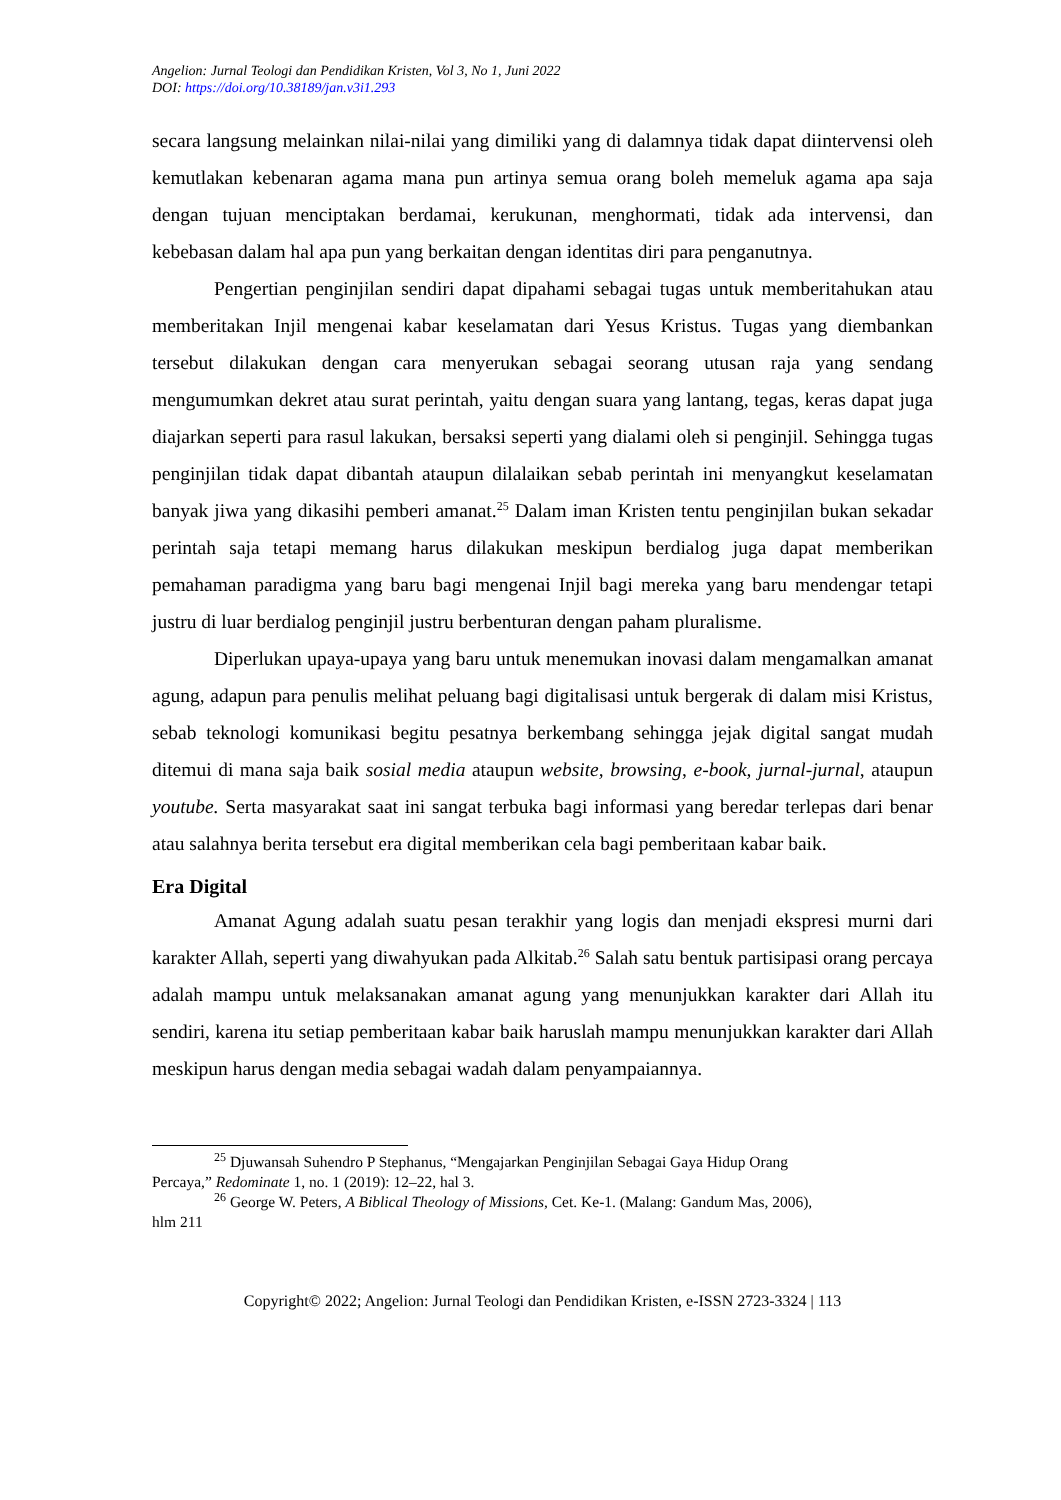Angelion: Jurnal Teologi dan Pendidikan Kristen, Vol 3, No 1, Juni 2022
DOI: https://doi.org/10.38189/jan.v3i1.293
secara langsung melainkan nilai-nilai yang dimiliki yang di dalamnya tidak dapat diintervensi oleh kemutlakan kebenaran agama mana pun artinya semua orang boleh memeluk agama apa saja dengan tujuan menciptakan berdamai, kerukunan, menghormati, tidak ada intervensi, dan kebebasan dalam hal apa pun yang berkaitan dengan identitas diri para penganutnya.
Pengertian penginjilan sendiri dapat dipahami sebagai tugas untuk memberitahukan atau memberitakan Injil mengenai kabar keselamatan dari Yesus Kristus. Tugas yang diembankan tersebut dilakukan dengan cara menyerukan sebagai seorang utusan raja yang sendang mengumumkan dekret atau surat perintah, yaitu dengan suara yang lantang, tegas, keras dapat juga diajarkan seperti para rasul lakukan, bersaksi seperti yang dialami oleh si penginjil. Sehingga tugas penginjilan tidak dapat dibantah ataupun dilalaikan sebab perintah ini menyangkut keselamatan banyak jiwa yang dikasihi pemberi amanat.<sup>25</sup> Dalam iman Kristen tentu penginjilan bukan sekadar perintah saja tetapi memang harus dilakukan meskipun berdialog juga dapat memberikan pemahaman paradigma yang baru bagi mengenai Injil bagi mereka yang baru mendengar tetapi justru di luar berdialog penginjil justru berbenturan dengan paham pluralisme.
Diperlukan upaya-upaya yang baru untuk menemukan inovasi dalam mengamalkan amanat agung, adapun para penulis melihat peluang bagi digitalisasi untuk bergerak di dalam misi Kristus, sebab teknologi komunikasi begitu pesatnya berkembang sehingga jejak digital sangat mudah ditemui di mana saja baik sosial media ataupun website, browsing, e-book, jurnal-jurnal, ataupun youtube. Serta masyarakat saat ini sangat terbuka bagi informasi yang beredar terlepas dari benar atau salahnya berita tersebut era digital memberikan cela bagi pemberitaan kabar baik.
Era Digital
Amanat Agung adalah suatu pesan terakhir yang logis dan menjadi ekspresi murni dari karakter Allah, seperti yang diwahyukan pada Alkitab.<sup>26</sup> Salah satu bentuk partisipasi orang percaya adalah mampu untuk melaksanakan amanat agung yang menunjukkan karakter dari Allah itu sendiri, karena itu setiap pemberitaan kabar baik haruslah mampu menunjukkan karakter dari Allah meskipun harus dengan media sebagai wadah dalam penyampaiannya.
<sup>25</sup> Djuwansah Suhendro P Stephanus, “Mengajarkan Penginjilan Sebagai Gaya Hidup Orang
Percaya,” Redominate 1, no. 1 (2019): 12–22, hal 3.
<sup>26</sup> George W. Peters, A Biblical Theology of Missions, Cet. Ke-1. (Malang: Gandum Mas, 2006),
hlm 211
Copyright© 2022; Angelion: Jurnal Teologi dan Pendidikan Kristen, e-ISSN 2723-3324 | 113